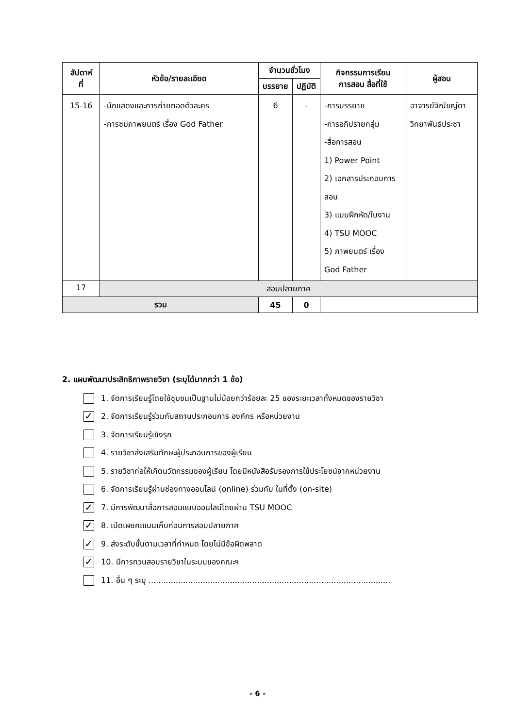| สัปดาห์ ที่ | หัวข้อ/รายละเอียด | จำนวนชั่วโมง | | กิจกรรมการเรียน การสอน สื่อที่ใช้ | ผู้สอน |
| --- | --- | --- | --- | --- | --- |
| | | บรรยาย | ปฏิบัติ | | |
| 15-16 | -นักแสดงและการถ่ายทอดตัวละคร -การชมภาพยนตร์ เรื่อง God Father | 6 | - | -การบรรยาย -การอภิปรายกลุ่ม -สื่อการสอน 1) Power Point 2) เอกสารประกอบการสอน 3) แบบฝึกหัด/ใบงาน 4) TSU MOOC 5) ภาพยนตร์ เรื่อง God Father | อาจารย์จิณัชญ์ดา วิทยาพันธ์ประชา |
| 17 | สอบปลายภาค | | | | |
| รวม | | 45 | 0 | | |
2. แผนพัฒนาประสิทธิภาพรายวิชา (ระบุได้มากกว่า 1 ข้อ)
1. จัดการเรียนรู้โดยใช้ชุมชนเป็นฐานไม่น้อยกว่าร้อยละ 25 ของระยะเวลาทั้งหมดของรายวิชา
✓ 2. จัดการเรียนรู้ร่วมกับสถานประกอบการ องค์กร หรือหน่วยงาน
3. จัดการเรียนรู้เชิงรุก
4. รายวิชาส่งเสริมทักษะผู้ประกอบการของผู้เรียน
5. รายวิชาก่อให้เกิดนวัตกรรมของผู้เรียน โดยมีหนังสือรับรองการใช้ประโยชน์จากหน่วยงาน
6. จัดการเรียนรู้ผ่านช่องทางออนไลน์ (online) ร่วมกับ ในที่ตั้ง (on-site)
✓ 7. มีการพัฒนาสื่อการสอนแบบออนไลน์โดยผ่าน TSU MOOC
✓ 8. เปิดเผยคะแนนเก็บก่อนการสอบปลายภาค
✓ 9. ส่งระดับขั้นตามเวลาที่กำหนด โดยไม่มีข้อผิดพลาด
✓ 10. มีการทวนสอบรายวิชาในระบบของคณะฯ
11. อื่น ๆ ระบุ ..................................................................................................
- 6 -